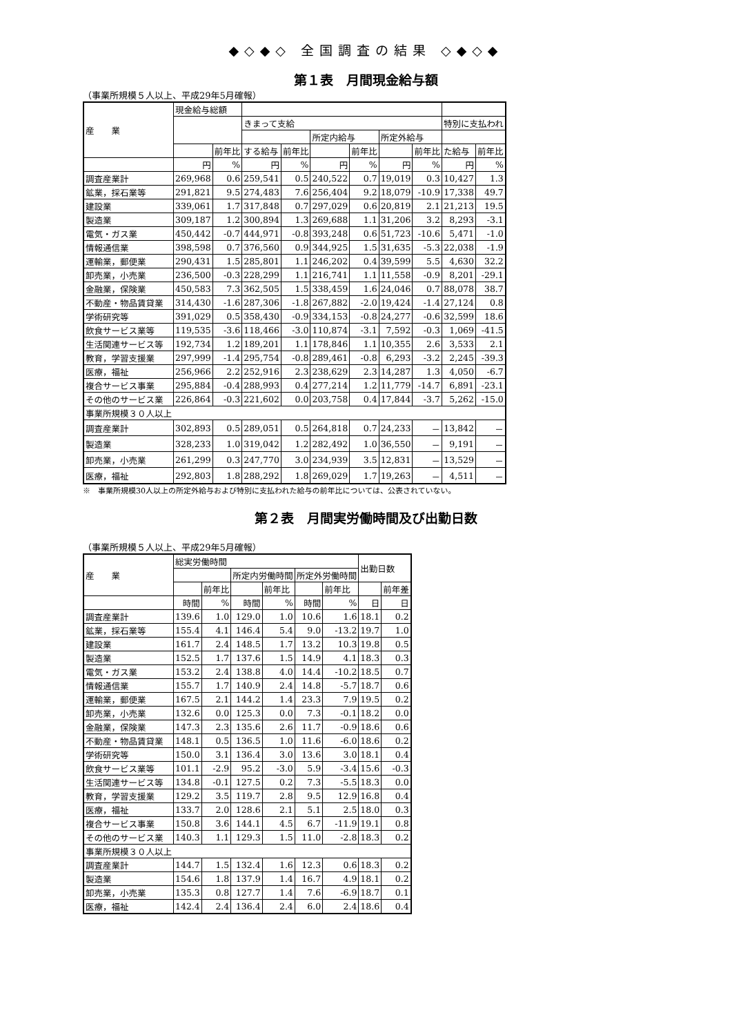◆◇◆◇ 全国調査の結果 ◇◆◇◆
第１表　月間現金給与額
（事業所規模５人以上、平成29年5月確報）
| 産 業 | 現金給与総額 | | | | | | | | | |
| --- | --- | --- | --- | --- | --- | --- | --- | --- | --- | --- |
| | | | きまって支給 | | | | | | 特別に支払われ | |
| | | | | | 所定内給与 | | 所定外給与 | | | |
| | | 前年比 | する給与 | 前年比 | | 前年比 | | 前年比 | た給与 | 前年比 |
| | 円 | % | 円 | % | 円 | % | 円 | % | 円 | % |
| 調査産業計 | 269,968 | 0.6 | 259,541 | 0.5 | 240,522 | 0.7 | 19,019 | 0.3 | 10,427 | 1.3 |
| 鉱業，採石業等 | 291,821 | 9.5 | 274,483 | 7.6 | 256,404 | 9.2 | 18,079 | -10.9 | 17,338 | 49.7 |
| 建設業 | 339,061 | 1.7 | 317,848 | 0.7 | 297,029 | 0.6 | 20,819 | 2.1 | 21,213 | 19.5 |
| 製造業 | 309,187 | 1.2 | 300,894 | 1.3 | 269,688 | 1.1 | 31,206 | 3.2 | 8,293 | -3.1 |
| 電気・ガス業 | 450,442 | -0.7 | 444,971 | -0.8 | 393,248 | 0.6 | 51,723 | -10.6 | 5,471 | -1.0 |
| 情報通信業 | 398,598 | 0.7 | 376,560 | 0.9 | 344,925 | 1.5 | 31,635 | -5.3 | 22,038 | -1.9 |
| 運輸業，郵便業 | 290,431 | 1.5 | 285,801 | 1.1 | 246,202 | 0.4 | 39,599 | 5.5 | 4,630 | 32.2 |
| 卸売業，小売業 | 236,500 | -0.3 | 228,299 | 1.1 | 216,741 | 1.1 | 11,558 | -0.9 | 8,201 | -29.1 |
| 金融業，保険業 | 450,583 | 7.3 | 362,505 | 1.5 | 338,459 | 1.6 | 24,046 | 0.7 | 88,078 | 38.7 |
| 不動産・物品賃貸業 | 314,430 | -1.6 | 287,306 | -1.8 | 267,882 | -2.0 | 19,424 | -1.4 | 27,124 | 0.8 |
| 学術研究等 | 391,029 | 0.5 | 358,430 | -0.9 | 334,153 | -0.8 | 24,277 | -0.6 | 32,599 | 18.6 |
| 飲食サービス業等 | 119,535 | -3.6 | 118,466 | -3.0 | 110,874 | -3.1 | 7,592 | -0.3 | 1,069 | -41.5 |
| 生活関連サービス等 | 192,734 | 1.2 | 189,201 | 1.1 | 178,846 | 1.1 | 10,355 | 2.6 | 3,533 | 2.1 |
| 教育，学習支援業 | 297,999 | -1.4 | 295,754 | -0.8 | 289,461 | -0.8 | 6,293 | -3.2 | 2,245 | -39.3 |
| 医療，福祉 | 256,966 | 2.2 | 252,916 | 2.3 | 238,629 | 2.3 | 14,287 | 1.3 | 4,050 | -6.7 |
| 複合サービス事業 | 295,884 | -0.4 | 288,993 | 0.4 | 277,214 | 1.2 | 11,779 | -14.7 | 6,891 | -23.1 |
| その他のサービス業 | 226,864 | -0.3 | 221,602 | 0.0 | 203,758 | 0.4 | 17,844 | -3.7 | 5,262 | -15.0 |
| 事業所規模３０人以上 | | | | | | | | | | |
| 調査産業計 | 302,893 | 0.5 | 289,051 | 0.5 | 264,818 | 0.7 | 24,233 | － | 13,842 | － |
| 製造業 | 328,233 | 1.0 | 319,042 | 1.2 | 282,492 | 1.0 | 36,550 | － | 9,191 | － |
| 卸売業，小売業 | 261,299 | 0.3 | 247,770 | 3.0 | 234,939 | 3.5 | 12,831 | － | 13,529 | － |
| 医療，福祉 | 292,803 | 1.8 | 288,292 | 1.8 | 269,029 | 1.7 | 19,263 | － | 4,511 | － |
※　事業所規模30人以上の所定外給与および特別に支払われた給与の前年比については、公表されていない。
第２表　月間実労働時間及び出勤日数
（事業所規模５人以上、平成29年5月確報）
| 産 業 | 総実労働時間 | | | | | | 出勤日数 | |
| --- | --- | --- | --- | --- | --- | --- | --- | --- |
| | | | 所定内労働時間 | | 所定外労働時間 | | | |
| | | 前年比 | | 前年比 | | 前年比 | | 前年差 |
| | 時間 | % | 時間 | % | 時間 | % | 日 | 日 |
| 調査産業計 | 139.6 | 1.0 | 129.0 | 1.0 | 10.6 | 1.6 | 18.1 | 0.2 |
| 鉱業，採石業等 | 155.4 | 4.1 | 146.4 | 5.4 | 9.0 | -13.2 | 19.7 | 1.0 |
| 建設業 | 161.7 | 2.4 | 148.5 | 1.7 | 13.2 | 10.3 | 19.8 | 0.5 |
| 製造業 | 152.5 | 1.7 | 137.6 | 1.5 | 14.9 | 4.1 | 18.3 | 0.3 |
| 電気・ガス業 | 153.2 | 2.4 | 138.8 | 4.0 | 14.4 | -10.2 | 18.5 | 0.7 |
| 情報通信業 | 155.7 | 1.7 | 140.9 | 2.4 | 14.8 | -5.7 | 18.7 | 0.6 |
| 運輸業，郵便業 | 167.5 | 2.1 | 144.2 | 1.4 | 23.3 | 7.9 | 19.5 | 0.2 |
| 卸売業，小売業 | 132.6 | 0.0 | 125.3 | 0.0 | 7.3 | -0.1 | 18.2 | 0.0 |
| 金融業，保険業 | 147.3 | 2.3 | 135.6 | 2.6 | 11.7 | -0.9 | 18.6 | 0.6 |
| 不動産・物品賃貸業 | 148.1 | 0.5 | 136.5 | 1.0 | 11.6 | -6.0 | 18.6 | 0.2 |
| 学術研究等 | 150.0 | 3.1 | 136.4 | 3.0 | 13.6 | 3.0 | 18.1 | 0.4 |
| 飲食サービス業等 | 101.1 | -2.9 | 95.2 | -3.0 | 5.9 | -3.4 | 15.6 | -0.3 |
| 生活関連サービス等 | 134.8 | -0.1 | 127.5 | 0.2 | 7.3 | -5.5 | 18.3 | 0.0 |
| 教育，学習支援業 | 129.2 | 3.5 | 119.7 | 2.8 | 9.5 | 12.9 | 16.8 | 0.4 |
| 医療，福祉 | 133.7 | 2.0 | 128.6 | 2.1 | 5.1 | 2.5 | 18.0 | 0.3 |
| 複合サービス事業 | 150.8 | 3.6 | 144.1 | 4.5 | 6.7 | -11.9 | 19.1 | 0.8 |
| その他のサービス業 | 140.3 | 1.1 | 129.3 | 1.5 | 11.0 | -2.8 | 18.3 | 0.2 |
| 事業所規模３０人以上 | | | | | | | | |
| 調査産業計 | 144.7 | 1.5 | 132.4 | 1.6 | 12.3 | 0.6 | 18.3 | 0.2 |
| 製造業 | 154.6 | 1.8 | 137.9 | 1.4 | 16.7 | 4.9 | 18.1 | 0.2 |
| 卸売業，小売業 | 135.3 | 0.8 | 127.7 | 1.4 | 7.6 | -6.9 | 18.7 | 0.1 |
| 医療，福祉 | 142.4 | 2.4 | 136.4 | 2.4 | 6.0 | 2.4 | 18.6 | 0.4 |